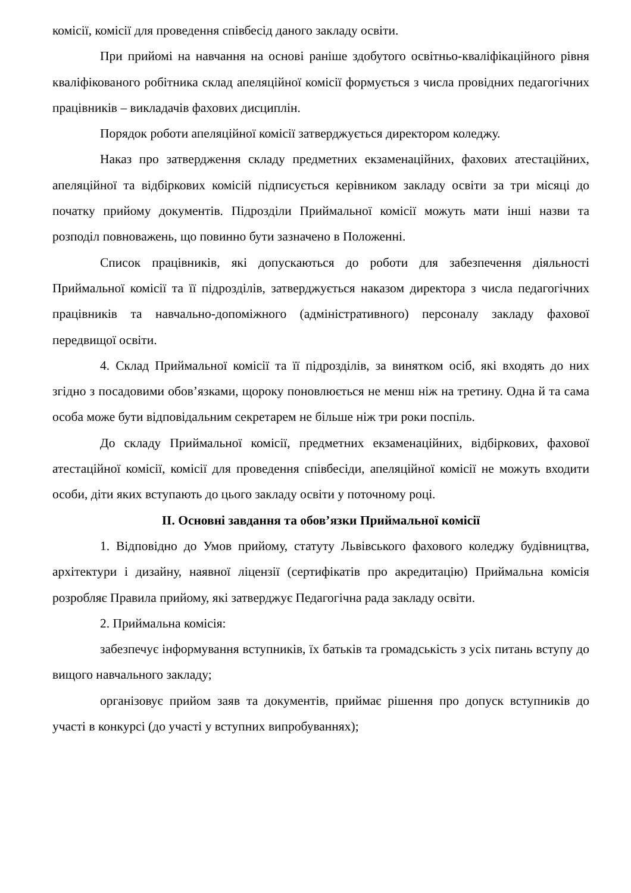комісії, комісії для проведення співбесід даного закладу освіти.
При прийомі на навчання на основі раніше здобутого освітньо-кваліфікаційного рівня кваліфікованого робітника склад апеляційної комісії формується з числа провідних педагогічних працівників – викладачів фахових дисциплін.
Порядок роботи апеляційної комісії затверджується директором коледжу.
Наказ про затвердження складу предметних екзаменаційних, фахових атестаційних, апеляційної та відбіркових комісій підписується керівником закладу освіти за три місяці до початку прийому документів. Підрозділи Приймальної комісії можуть мати інші назви та розподіл повноважень, що повинно бути зазначено в Положенні.
Список працівників, які допускаються до роботи для забезпечення діяльності Приймальної комісії та її підрозділів, затверджується наказом директора з числа педагогічних працівників та навчально-допоміжного (адміністративного) персоналу закладу фахової передвищої освіти.
4. Склад Приймальної комісії та її підрозділів, за винятком осіб, які входять до них згідно з посадовими обов’язками, щороку поновлюється не менш ніж на третину. Одна й та сама особа може бути відповідальним секретарем не більше ніж три роки поспіль.
До складу Приймальної комісії, предметних екзаменаційних, відбіркових, фахової атестаційної комісії, комісії для проведення співбесіди, апеляційної комісії не можуть входити особи, діти яких вступають до цього закладу освіти у поточному році.
ІІ. Основні завдання та обов’язки Приймальної комісії
1. Відповідно до Умов прийому, статуту Львівського фахового коледжу будівництва, архітектури і дизайну, наявної ліцензії (сертифікатів про акредитацію) Приймальна комісія розробляє Правила прийому, які затверджує Педагогічна рада закладу освіти.
2. Приймальна комісія:
забезпечує інформування вступників, їх батьків та громадськість з усіх питань вступу до вищого навчального закладу;
організовує прийом заяв та документів, приймає рішення про допуск вступників до участі в конкурсі (до участі у вступних випробуваннях);